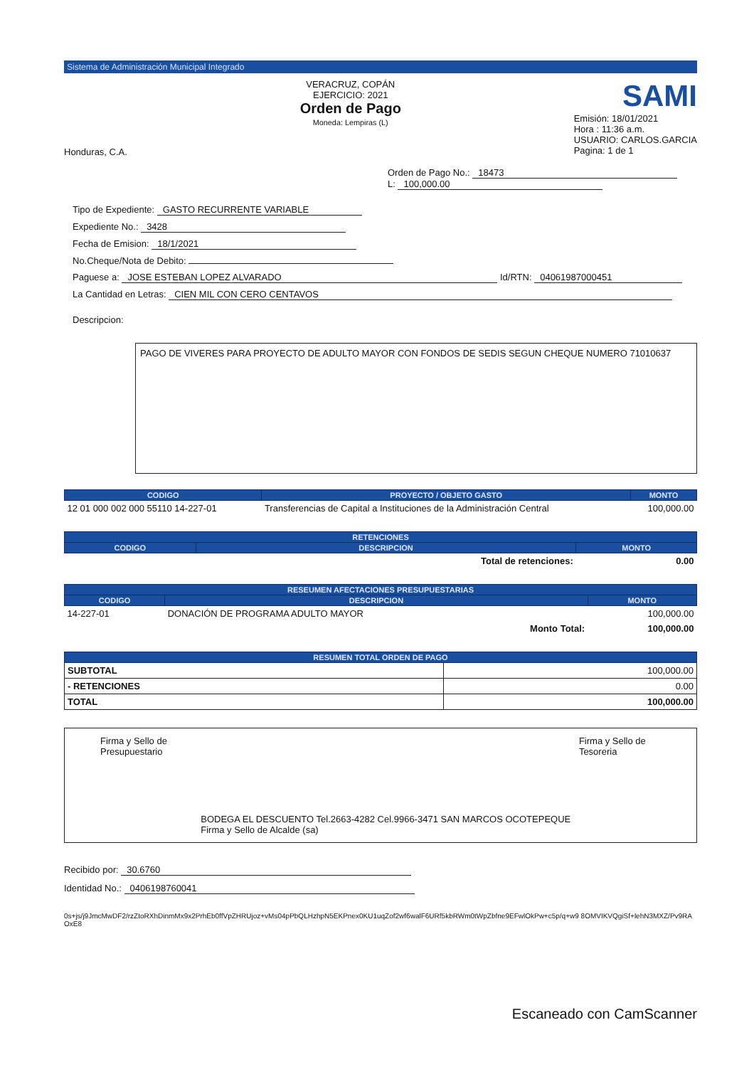Sistema de Administración Municipal Integrado
Honduras, C.A.
VERACRUZ, COPÁN
EJERCICIO: 2021
Orden de Pago
Moneda: Lempiras (L)
SAMI
Emisión: 18/01/2021
Hora : 11:36 a.m.
USUARIO: CARLOS.GARCIA
Pagina: 1 de 1
Orden de Pago No.: 18473
L: 100,000.00
Tipo de Expediente: GASTO RECURRENTE VARIABLE
Expediente No.: 3428
Fecha de Emision: 18/1/2021
No.Cheque/Nota de Debito:
Paguese a: JOSE ESTEBAN LOPEZ ALVARADO Id/RTN: 04061987000451
La Cantidad en Letras: CIEN MIL CON CERO CENTAVOS
Descripcion:
PAGO DE VIVERES PARA PROYECTO DE ADULTO MAYOR CON FONDOS DE SEDIS SEGUN CHEQUE NUMERO 71010637
| CODIGO | PROYECTO / OBJETO GASTO | MONTO |
| --- | --- | --- |
| 12 01 000 002 000 55110 14-227-01 | Transferencias de Capital a Instituciones de la Administración Central | 100,000.00 |
| RETENCIONES | | |
| --- | --- | --- |
| CODIGO | DESCRIPCION | MONTO |
| | Total de retenciones: | 0.00 |
| RESEUMEN AFECTACIONES PRESUPUESTARIAS | | |
| --- | --- | --- |
| CODIGO | DESCRIPCION | MONTO |
| 14-227-01 | DONACIÓN DE PROGRAMA ADULTO MAYOR | 100,000.00 |
| | Monto Total: | 100,000.00 |
| RESUMEN TOTAL ORDEN DE PAGO | |
| --- | --- |
| SUBTOTAL | 100,000.00 |
| - RETENCIONES | 0.00 |
| TOTAL | 100,000.00 |
Firma y Sello de Presupuestario
BODEGA EL DESCUENTO Tel.2663-4282 Cel.9966-3471 SAN MARCOS OCOTEPEQUE Firma y Sello de Alcalde (sa)
Firma y Sello de Tesoreria
Recibido por: 30.6760
Identidad No.: 0406198760041
0s+js/j9JmcMwDF2/rzZtoRXhDinmMx9x2PrhEb0ffVpZHRUjoz+vMs04pPbQLHzhpN5EKPnex0KU1uqZof2wf6walF6URf5kbRWm0tWpZbfne9EFwlOkPw+c5p/q+w9 8OMVIKVQgiSf+lehN3MXZ/Pv9RAOxE8
Escaneado con CamScanner